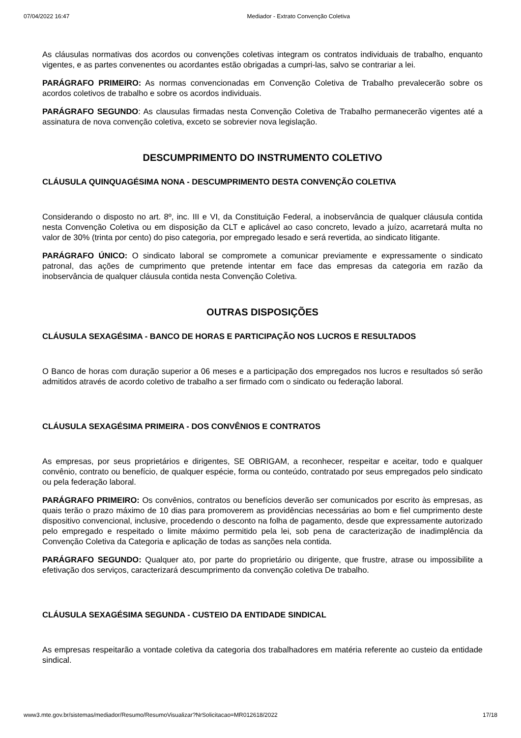07/04/2022 16:47 Mediador - Extrato Convenção Coletiva
As cláusulas normativas dos acordos ou convenções coletivas integram os contratos individuais de trabalho, enquanto vigentes, e as partes convenentes ou acordantes estão obrigadas a cumpri-las, salvo se contrariar a lei.
PARÁGRAFO PRIMEIRO: As normas convencionadas em Convenção Coletiva de Trabalho prevalecerão sobre os acordos coletivos de trabalho e sobre os acordos individuais.
PARÁGRAFO SEGUNDO: As clausulas firmadas nesta Convenção Coletiva de Trabalho permanecerão vigentes até a assinatura de nova convenção coletiva, exceto se sobrevier nova legislação.
DESCUMPRIMENTO DO INSTRUMENTO COLETIVO
CLÁUSULA QUINQUAGÉSIMA NONA - DESCUMPRIMENTO DESTA CONVENÇÃO COLETIVA
Considerando o disposto no art. 8º, inc. III e VI, da Constituição Federal, a inobservância de qualquer cláusula contida nesta Convenção Coletiva ou em disposição da CLT e aplicável ao caso concreto, levado a juízo, acarretará multa no valor de 30% (trinta por cento) do piso categoria, por empregado lesado e será revertida, ao sindicato litigante.
PARÁGRAFO ÚNICO: O sindicato laboral se compromete a comunicar previamente e expressamente o sindicato patronal, das ações de cumprimento que pretende intentar em face das empresas da categoria em razão da inobservância de qualquer cláusula contida nesta Convenção Coletiva.
OUTRAS DISPOSIÇÕES
CLÁUSULA SEXAGÉSIMA - BANCO DE HORAS E PARTICIPAÇÃO NOS LUCROS E RESULTADOS
O Banco de horas com duração superior a 06 meses e a participação dos empregados nos lucros e resultados só serão admitidos através de acordo coletivo de trabalho a ser firmado com o sindicato ou federação laboral.
CLÁUSULA SEXAGÉSIMA PRIMEIRA - DOS CONVÊNIOS E CONTRATOS
As empresas, por seus proprietários e dirigentes, SE OBRIGAM, a reconhecer, respeitar e aceitar, todo e qualquer convênio, contrato ou benefício, de qualquer espécie, forma ou conteúdo, contratado por seus empregados pelo sindicato ou pela federação laboral.
PARÁGRAFO PRIMEIRO: Os convênios, contratos ou benefícios deverão ser comunicados por escrito às empresas, as quais terão o prazo máximo de 10 dias para promoverem as providências necessárias ao bom e fiel cumprimento deste dispositivo convencional, inclusive, procedendo o desconto na folha de pagamento, desde que expressamente autorizado pelo empregado e respeitado o limite máximo permitido pela lei, sob pena de caracterização de inadimplência da Convenção Coletiva da Categoria e aplicação de todas as sanções nela contida.
PARÁGRAFO SEGUNDO: Qualquer ato, por parte do proprietário ou dirigente, que frustre, atrase ou impossibilite a efetivação dos serviços, caracterizará descumprimento da convenção coletiva De trabalho.
CLÁUSULA SEXAGÉSIMA SEGUNDA - CUSTEIO DA ENTIDADE SINDICAL
As empresas respeitarão a vontade coletiva da categoria dos trabalhadores em matéria referente ao custeio da entidade sindical.
www3.mte.gov.br/sistemas/mediador/Resumo/ResumoVisualizar?NrSolicitacao=MR012618/2022 17/18